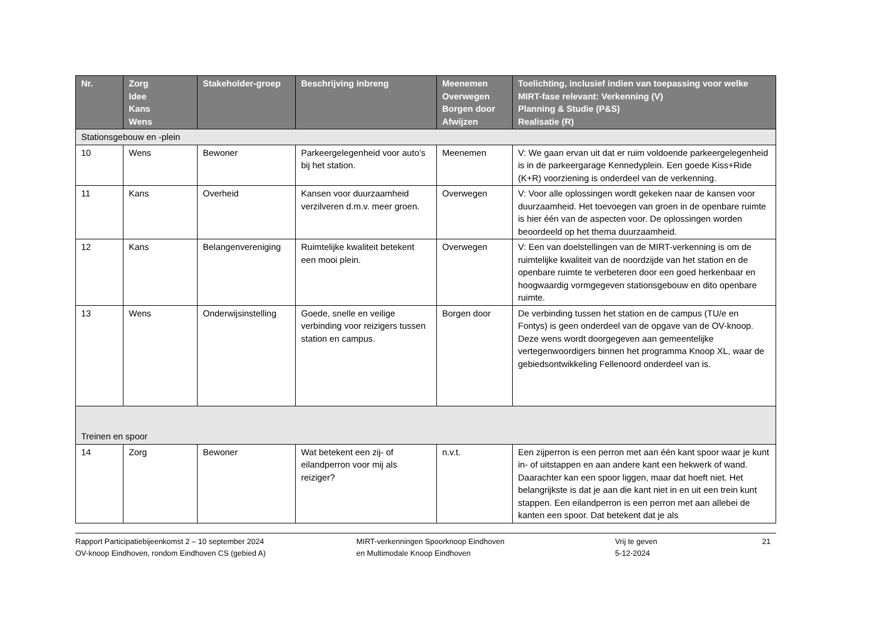| Nr. | Zorg Idee Kans Wens | Stakeholder-groep | Beschrijving inbreng | Meenemen Overwegen Borgen door Afwijzen | Toelichting, inclusief indien van toepassing voor welke MIRT-fase relevant: Verkenning (V) Planning & Studie (P&S) Realisatie (R) |
| --- | --- | --- | --- | --- | --- |
| Stationsgebouw en -plein | | | | | |
| 10 | Wens | Bewoner | Parkeergelegenheid voor auto’s bij het station. | Meenemen | V: We gaan ervan uit dat er ruim voldoende parkeergelegenheid is in de parkeergarage Kennedyplein. Een goede Kiss+Ride (K+R) voorziening is onderdeel van de verkenning. |
| 11 | Kans | Overheid | Kansen voor duurzaamheid verzilveren d.m.v. meer groen. | Overwegen | V: Voor alle oplossingen wordt gekeken naar de kansen voor duurzaamheid. Het toevoegen van groen in de openbare ruimte is hier één van de aspecten voor. De oplossingen worden beoordeeld op het thema duurzaamheid. |
| 12 | Kans | Belangenvereniging | Ruimtelijke kwaliteit betekent een mooi plein. | Overwegen | V: Een van doelstellingen van de MIRT-verkenning is om de ruimtelijke kwaliteit van de noordzijde van het station en de openbare ruimte te verbeteren door een goed herkenbaar en hoogwaardig vormgegeven stationsgebouw en dito openbare ruimte. |
| 13 | Wens | Onderwijsinstelling | Goede, snelle en veilige verbinding voor reizigers tussen station en campus. | Borgen door | De verbinding tussen het station en de campus (TU/e en Fontys) is geen onderdeel van de opgave van de OV-knoop. Deze wens wordt doorgegeven aan gemeentelijke vertegenwoordigers binnen het programma Knoop XL, waar de gebiedsontwikkeling Fellenoord onderdeel van is. |
| Treinen en spoor | | | | | |
| 14 | Zorg | Bewoner | Wat betekent een zij- of eilandperron voor mij als reiziger? | n.v.t. | Een zijperron is een perron met aan één kant spoor waar je kunt in- of uitstappen en aan andere kant een hekwerk of wand. Daarachter kan een spoor liggen, maar dat hoeft niet. Het belangrijkste is dat je aan die kant niet in en uit een trein kunt stappen. Een eilandperron is een perron met aan allebei de kanten een spoor. Dat betekent dat je als |
Rapport Participatiebijeenkomst 2 – 10 september 2024
OV-knoop Eindhoven, rondom Eindhoven CS (gebied A)
MIRT-verkenningen Spoorknoop Eindhoven
en Multimodale Knoop Eindhoven
Vrij te geven
5-12-2024
21